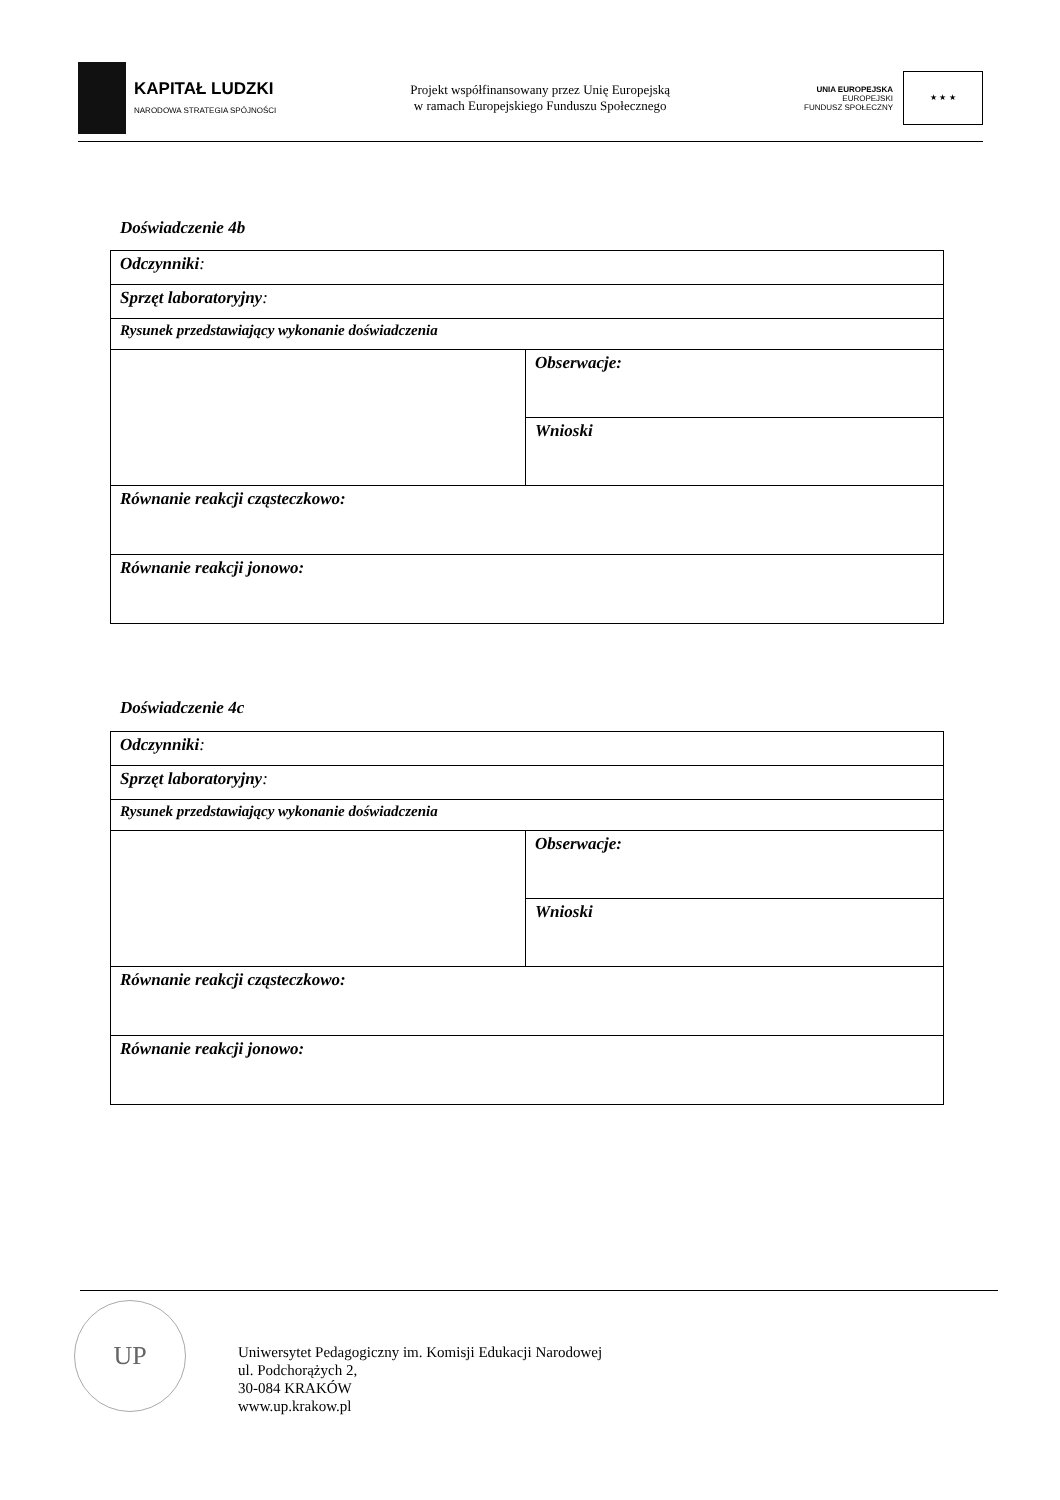KAPITAŁ LUDZKI
NARODOWA STRATEGIA SPÓJNOŚCI
Projekt współfinansowany przez Unię Europejską
w ramach Europejskiego Funduszu Społecznego
UNIA EUROPEJSKA
EUROPEJSKI
FUNDUSZ SPOŁECZNY
★ ★ ★
Doświadczenie 4b
| Odczynniki : | |
| Sprzęt laboratoryjny : | |
| Rysunek przedstawiający wykonanie doświadczenia | |
| | Obserwacje: |
| | Wnioski |
| Równanie reakcji cząsteczkowo: | |
| Równanie reakcji jonowo: | |
Doświadczenie 4c
| Odczynniki : | |
| Sprzęt laboratoryjny : | |
| Rysunek przedstawiający wykonanie doświadczenia | |
| | Obserwacje: |
| | Wnioski |
| Równanie reakcji cząsteczkowo: | |
| Równanie reakcji jonowo: | |
UP
Uniwersytet Pedagogiczny im. Komisji Edukacji Narodowej
ul. Podchorążych 2,
30-084 KRAKÓW
www.up.krakow.pl